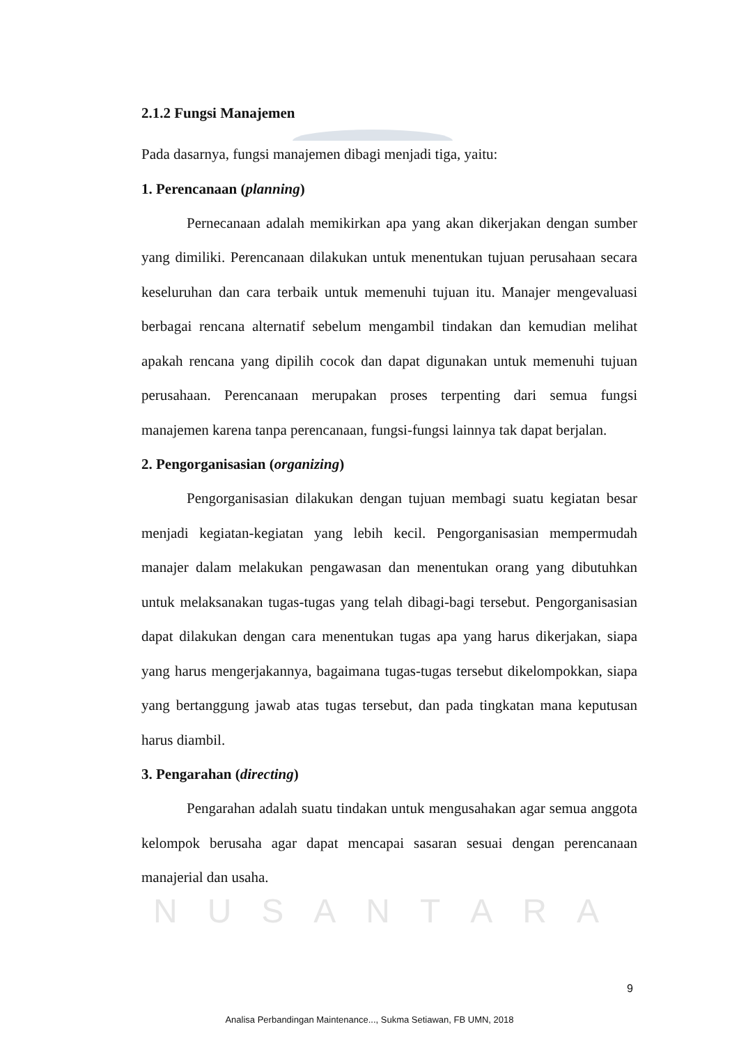2.1.2 Fungsi Manajemen
Pada dasarnya, fungsi manajemen dibagi menjadi tiga, yaitu:
1. Perencanaan (planning)
Pernecanaan adalah memikirkan apa yang akan dikerjakan dengan sumber yang dimiliki. Perencanaan dilakukan untuk menentukan tujuan perusahaan secara keseluruhan dan cara terbaik untuk memenuhi tujuan itu. Manajer mengevaluasi berbagai rencana alternatif sebelum mengambil tindakan dan kemudian melihat apakah rencana yang dipilih cocok dan dapat digunakan untuk memenuhi tujuan perusahaan. Perencanaan merupakan proses terpenting dari semua fungsi manajemen karena tanpa perencanaan, fungsi-fungsi lainnya tak dapat berjalan.
2. Pengorganisasian (organizing)
Pengorganisasian dilakukan dengan tujuan membagi suatu kegiatan besar menjadi kegiatan-kegiatan yang lebih kecil. Pengorganisasian mempermudah manajer dalam melakukan pengawasan dan menentukan orang yang dibutuhkan untuk melaksanakan tugas-tugas yang telah dibagi-bagi tersebut. Pengorganisasian dapat dilakukan dengan cara menentukan tugas apa yang harus dikerjakan, siapa yang harus mengerjakannya, bagaimana tugas-tugas tersebut dikelompokkan, siapa yang bertanggung jawab atas tugas tersebut, dan pada tingkatan mana keputusan harus diambil.
3. Pengarahan (directing)
Pengarahan adalah suatu tindakan untuk mengusahakan agar semua anggota kelompok berusaha agar dapat mencapai sasaran sesuai dengan perencanaan manajerial dan usaha.
NUSANTARA
9
Analisa Perbandingan Maintenance..., Sukma Setiawan, FB UMN, 2018